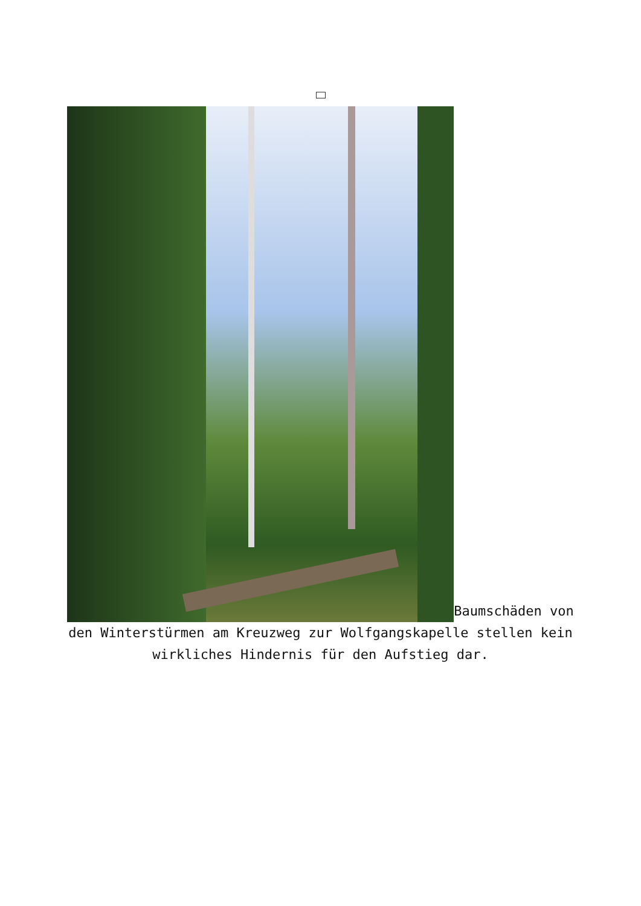Baumschäden von den Winterstürmen am Kreuzweg zur Wolfgangskapelle stellen kein wirkliches Hindernis für den Aufstieg dar.